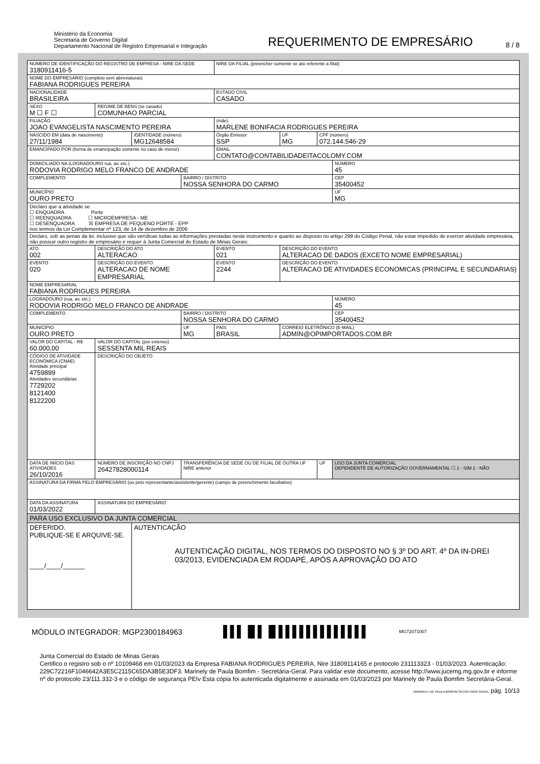Ministério da Economia
Secretaria de Governo Digital
Departamento Nacional de Registro Empresarial e Integração
REQUERIMENTO DE EMPRESÁRIO
8 / 8
| NÚMERO DE IDENTIFICAÇÃO DO REGISTRO DE EMPRESA - NIRE DA SEDE 3180911416-5 | | | | | NIRE DA FILIAL (preencher somente se ato referente a filial) | | | |
| NOME DO EMPRESÁRIO (completo sem abreviaturas) FABIANA RODRIGUES PEREIRA | | | | | | | | |
| NACIONALIDADE BRASILEIRA | | | | | ESTADO CIVIL CASADO | | | |
| SEXO M ☐ F ☐ | | REGIME DE BENS (se casado) COMUNHAO PARCIAL | | | | | | |
| FILIAÇÃO JOAO EVANGELISTA NASCIMENTO PEREIRA | | | | | (mãe) MARLENE BONIFACIA RODRIGUES PEREIRA | | | |
| NASCIDO EM (data de nascimento) 27/11/1984 | | | IDENTIDADE (número) MG12648584 | | Órgão Emissor SSP | UF MG | CPF (número) 072.144.546-29 | |
| EMANCIPADO POR (forma de emancipação somente no caso de menor) | | | | | EMAIL CONTATO@CONTABILIDADEITACOLOMY.COM | | | |
| DOMICILIADO NA (LOGRADOURO rua, av, etc.) RODOVIA RODRIGO MELO FRANCO DE ANDRADE | | | | | | | | NÚMERO 45 |
| COMPLEMENTO | | | | BAIRRO / DISTRITO NOSSA SENHORA DO CARMO | | | | CEP 35400452 |
| MUNICÍPIO OURO PRETO | | | | | | | | UF MG |
| Declaro que a atividade se ☐ ENQUADRA Porte ☐ REENQUADRA ☐ MICROEMPRESA - ME ☐ DESENQUADRA ☒ EMPRESA DE PEQUENO PORTE - EPP nos termos da Lei Complementar nº 123, de 14 de dezembro de 2006 | | | | | | | | |
| Declaro, sob as penas da lei, inclusive que são verídicas todas as informações prestadas neste instrumento e quanto ao disposto no artigo 299 do Código Penal, não estar impedido de exercer atividade empresária, não possuir outro registro de empresário e requer à Junta Comercial do Estado de Minas Gerais: | | | | | | | | |
| ATO 002 | DESCRIÇÃO DO ATO ALTERACAO | | | | EVENTO 021 | DESCRIÇÃO DO EVENTO ALTERACAO DE DADOS (EXCETO NOME EMPRESARIAL) | | |
| EVENTO 020 | DESCRIÇÃO DO EVENTO ALTERACAO DE NOME EMPRESARIAL | | | | EVENTO 2244 | DESCRIÇÃO DO EVENTO ALTERACAO DE ATIVIDADES ECONOMICAS (PRINCIPAL E SECUNDARIAS) | | |
| NOME EMPRESARIAL FABIANA RODRIGUES PEREIRA | | | | | | | | |
| LOGRADOURO (rua, av, etc.) RODOVIA RODRIGO MELO FRANCO DE ANDRADE | | | | | | | | NÚMERO 45 |
| COMPLEMENTO | | | | BAIRRO / DISTRITO NOSSA SENHORA DO CARMO | | | | CEP 35400452 |
| MUNICÍPIO OURO PRETO | | | | UF MG | PAÍS BRASIL | CORREIO ELETRÔNICO (E-MAIL) ADMIN@OPIMPORTADOS.COM.BR | | |
| VALOR DO CAPITAL - R$ 60.000,00 | | VALOR DO CAPITAL (por extenso) SESSENTA MIL REAIS | | | | | | |
| CÓDIGO DE ATIVIDADE ECONÔMICA (CNAE) Atividade principal 4759899 Atividades secundárias 7729202 8121400 8122200 | | DESCRIÇÃO DO OBJETO | | | | | | |
| DATA DE INÍCIO DAS ATIVIDADES 26/10/2016 | | NÚMERO DE INSCRIÇÃO NO CNPJ 26427828000114 | | TRANSFERÊNCIA DE SEDE OU DE FILIAL DE OUTRA UF NIRE anterior | | | UF | USO DA JUNTA COMERCIAL DEPENDENTE DE AUTORIZAÇÃO GOVERNAMENTAL ☐ 1 - SIM 2 - NÃO |
| ASSINATURA DA FIRMA PELO EMPRESÁRIO (ou pelo representante/assistente/gerente) (campo de preenchimento facultativo) | | | | | | | | |
| DATA DA ASSINATURA 01/03/2022 | | ASSINATURA DO EMPRESÁRIO | | | | | | |
| PARA USO EXCLUSIVO DA JUNTA COMERCIAL | | | | | | | | |
| DEFERIDO. PUBLIQUE-SE E ARQUIVE-SE. ____/____/______ | | | AUTENTICAÇÃO AUTENTICAÇÃO DIGITAL, NOS TERMOS DO DISPOSTO NO § 3º DO ART. 4º DA IN-DREI 03/2013, EVIDENCIADA EM RODAPÉ, APÓS A APROVAÇÃO DO ATO | | | | | |
MÓDULO INTEGRADOR: MGP2300184963 ▌▌▌▐▌▌▐▌▌▌▌▌▌▌▌▌▌▌▌▌▌ MG72071007
Junta Comercial do Estado de Minas Gerais
Certifico o registro sob o nº 10109468 em 01/03/2023 da Empresa FABIANA RODRIGUES PEREIRA, Nire 31809114165 e protocolo 231113323 - 01/03/2023. Autenticação: 229C72216F1046642A3E5C2115C65DA3B5E3DF3. Marinely de Paula Bomfim - Secretária-Geral. Para validar este documento, acesse http://www.jucemg.mg.gov.br e informe nº do protocolo 23/111.332-3 e o código de segurança PEIv Esta cópia foi autenticada digitalmente e assinada em 01/03/2023 por Marinely de Paula Bomfim Secretária-Geral.
MARINELY DE PAULA BOMFIM SECRETÁRIA GERAL pág. 10/13